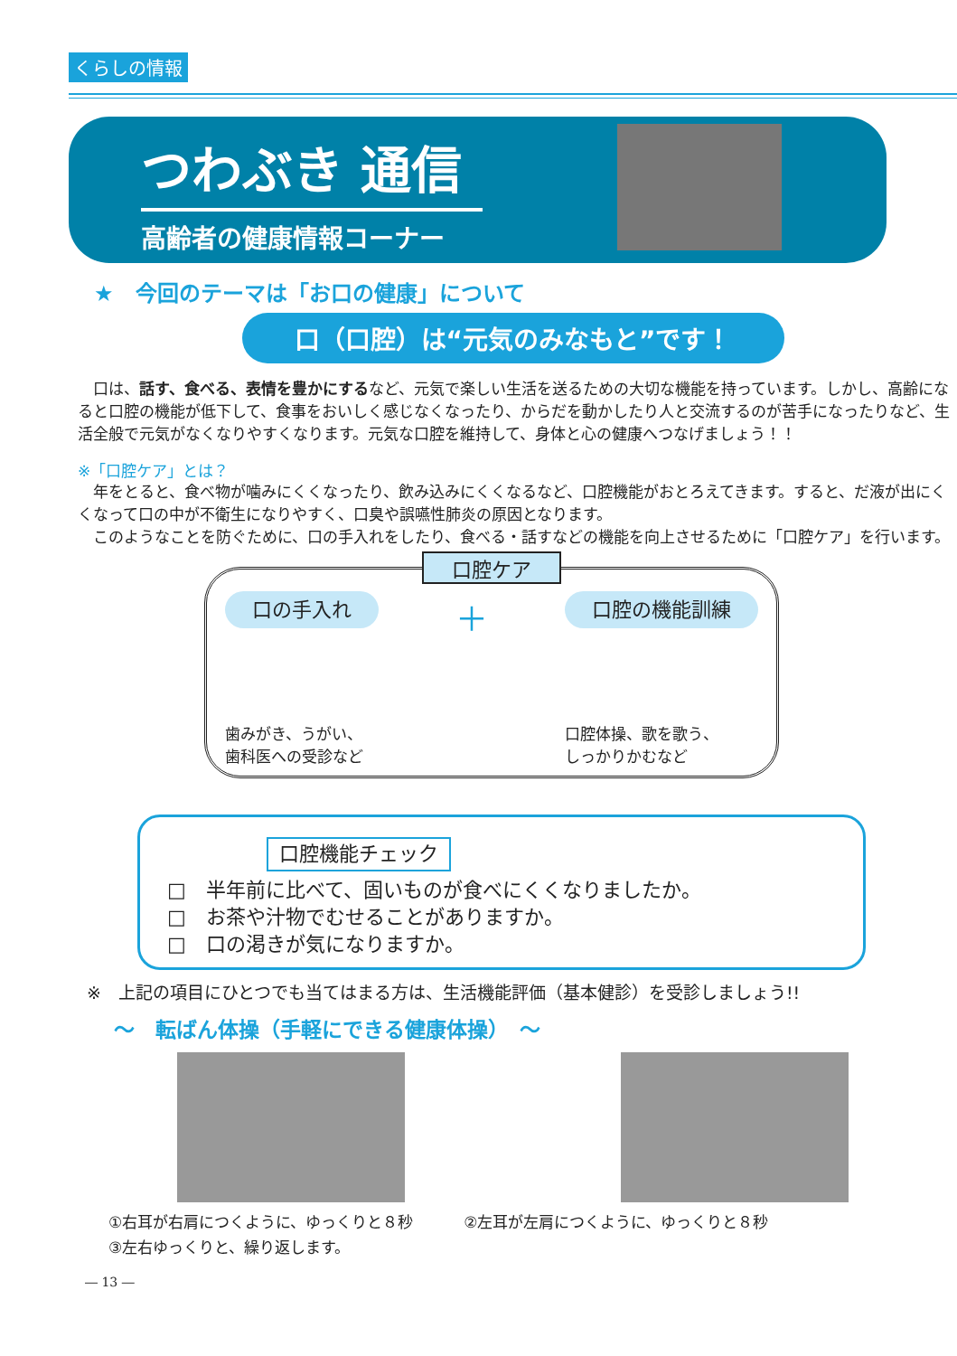くらしの情報
つわぶき 通信
高齢者の健康情報コーナー
★　今回のテーマは「お口の健康」について
口（口腔）は“元気のみなもと”です！
　口は、話す、食べる、表情を豊かにするなど、元気で楽しい生活を送るための大切な機能を持っています。しかし、高齢になると口腔の機能が低下して、食事をおいしく感じなくなったり、からだを動かしたり人と交流するのが苦手になったりなど、生活全般で元気がなくなりやすくなります。元気な口腔を維持して、身体と心の健康へつなげましょう！！
※「口腔ケア」とは？
　年をとると、食べ物が噛みにくくなったり、飲み込みにくくなるなど、口腔機能がおとろえてきます。すると、だ液が出にくくなって口の中が不衛生になりやすく、口臭や誤嚥性肺炎の原因となります。
　このようなことを防ぐために、口の手入れをしたり、食べる・話すなどの機能を向上させるために「口腔ケア」を行います。
口腔ケア
口の手入れ
歯みがき、うがい、
歯科医への受診など
＋
口腔の機能訓練
口腔体操、歌を歌う、
しっかりかむなど
口腔機能チェック
□　半年前に比べて、固いものが食べにくくなりましたか。
□　お茶や汁物でむせることがありますか。
□　口の渇きが気になりますか。
※　上記の項目にひとつでも当てはまる方は、生活機能評価（基本健診）を受診しましょう!!
～　転ばん体操（手軽にできる健康体操）　～
①右耳が右肩につくように、ゆっくりと８秒
③左右ゆっくりと、繰り返します。
②左耳が左肩につくように、ゆっくりと８秒
― 13 ―